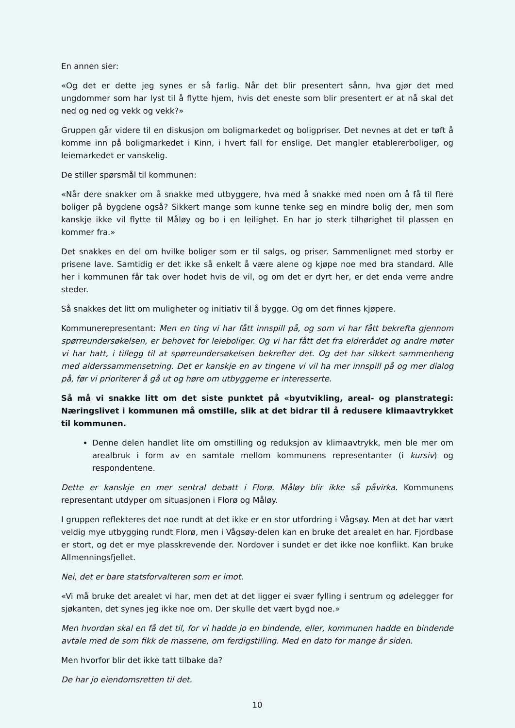En annen sier:
«Og det er dette jeg synes er så farlig. Når det blir presentert sånn, hva gjør det med ungdommer som har lyst til å flytte hjem, hvis det eneste som blir presentert er at nå skal det ned og ned og vekk og vekk?»
Gruppen går videre til en diskusjon om boligmarkedet og boligpriser. Det nevnes at det er tøft å komme inn på boligmarkedet i Kinn, i hvert fall for enslige. Det mangler etablererboliger, og leiemarkedet er vanskelig.
De stiller spørsmål til kommunen:
«Når dere snakker om å snakke med utbyggere, hva med å snakke med noen om å få til flere boliger på bygdene også? Sikkert mange som kunne tenke seg en mindre bolig der, men som kanskje ikke vil flytte til Måløy og bo i en leilighet. En har jo sterk tilhørighet til plassen en kommer fra.»
Det snakkes en del om hvilke boliger som er til salgs, og priser. Sammenlignet med storby er prisene lave. Samtidig er det ikke så enkelt å være alene og kjøpe noe med bra standard. Alle her i kommunen får tak over hodet hvis de vil, og om det er dyrt her, er det enda verre andre steder.
Så snakkes det litt om muligheter og initiativ til å bygge. Og om det finnes kjøpere.
Kommunerepresentant: Men en ting vi har fått innspill på, og som vi har fått bekrefta gjennom spørreundersøkelsen, er behovet for leieboliger. Og vi har fått det fra eldrerådet og andre møter vi har hatt, i tillegg til at spørreundersøkelsen bekrefter det. Og det har sikkert sammenheng med alderssammensetning. Det er kanskje en av tingene vi vil ha mer innspill på og mer dialog på, før vi prioriterer å gå ut og høre om utbyggerne er interesserte.
Så må vi snakke litt om det siste punktet på «byutvikling, areal- og planstrategi: Næringslivet i kommunen må omstille, slik at det bidrar til å redusere klimaavtrykket til kommunen.
Denne delen handlet lite om omstilling og reduksjon av klimaavtrykk, men ble mer om arealbruk i form av en samtale mellom kommunens representanter (i kursiv) og respondentene.
Dette er kanskje en mer sentral debatt i Florø. Måløy blir ikke så påvirka. Kommunens representant utdyper om situasjonen i Florø og Måløy.
I gruppen reflekteres det noe rundt at det ikke er en stor utfordring i Vågsøy. Men at det har vært veldig mye utbygging rundt Florø, men i Vågsøy-delen kan en bruke det arealet en har. Fjordbase er stort, og det er mye plasskrevende der. Nordover i sundet er det ikke noe konflikt. Kan bruke Allmenningsfjellet.
Nei, det er bare statsforvalteren som er imot.
«Vi må bruke det arealet vi har, men det at det ligger ei svær fylling i sentrum og ødelegger for sjøkanten, det synes jeg ikke noe om. Der skulle det vært bygd noe.»
Men hvordan skal en få det til, for vi hadde jo en bindende, eller, kommunen hadde en bindende avtale med de som fikk de massene, om ferdigstilling. Med en dato for mange år siden.
Men hvorfor blir det ikke tatt tilbake da?
De har jo eiendomsretten til det.
10